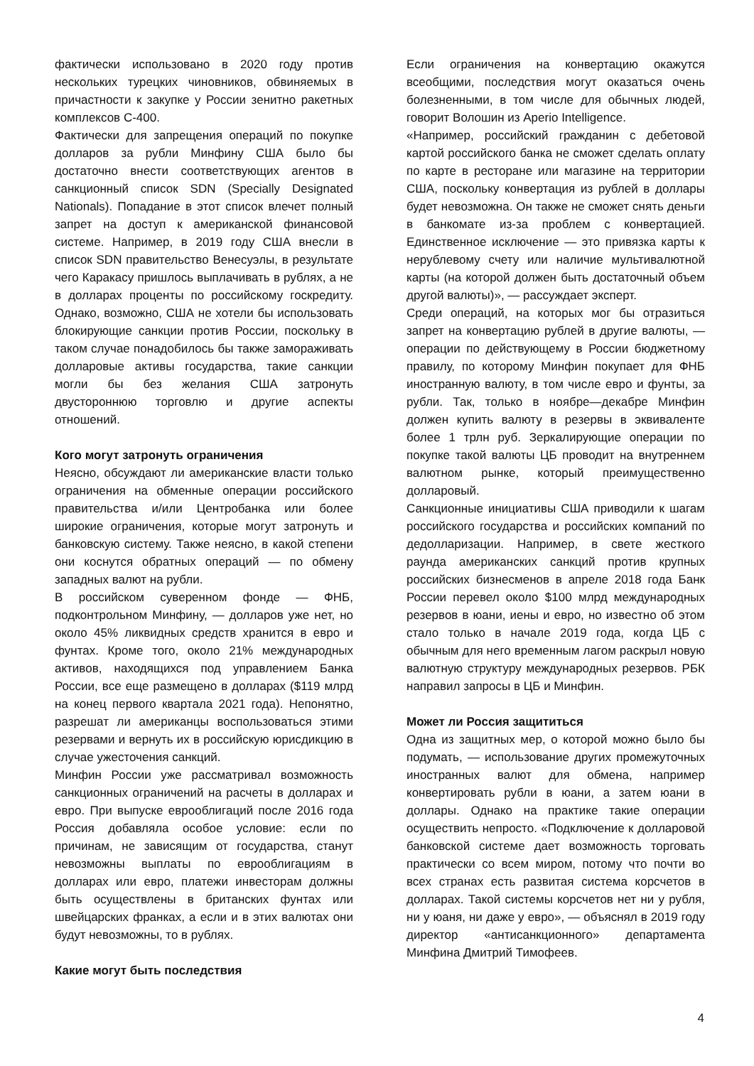фактически использовано в 2020 году против нескольких турецких чиновников, обвиняемых в причастности к закупке у России зенитно ракетных комплексов С-400.
Фактически для запрещения операций по покупке долларов за рубли Минфину США было бы достаточно внести соответствующих агентов в санкционный список SDN (Specially Designated Nationals). Попадание в этот список влечет полный запрет на доступ к американской финансовой системе. Например, в 2019 году США внесли в список SDN правительство Венесуэлы, в результате чего Каракасу пришлось выплачивать в рублях, а не в долларах проценты по российскому госкредиту. Однако, возможно, США не хотели бы использовать блокирующие санкции против России, поскольку в таком случае понадобилось бы также замораживать долларовые активы государства, такие санкции могли бы без желания США затронуть двустороннюю торговлю и другие аспекты отношений.
Кого могут затронуть ограничения
Неясно, обсуждают ли американские власти только ограничения на обменные операции российского правительства и/или Центробанка или более широкие ограничения, которые могут затронуть и банковскую систему. Также неясно, в какой степени они коснутся обратных операций — по обмену западных валют на рубли.
В российском суверенном фонде — ФНБ, подконтрольном Минфину, — долларов уже нет, но около 45% ликвидных средств хранится в евро и фунтах. Кроме того, около 21% международных активов, находящихся под управлением Банка России, все еще размещено в долларах ($119 млрд на конец первого квартала 2021 года). Непонятно, разрешат ли американцы воспользоваться этими резервами и вернуть их в российскую юрисдикцию в случае ужесточения санкций.
Минфин России уже рассматривал возможность санкционных ограничений на расчеты в долларах и евро. При выпуске еврооблигаций после 2016 года Россия добавляла особое условие: если по причинам, не зависящим от государства, станут невозможны выплаты по еврооблигациям в долларах или евро, платежи инвесторам должны быть осуществлены в британских фунтах или швейцарских франках, а если и в этих валютах они будут невозможны, то в рублях.
Какие могут быть последствия
Если ограничения на конвертацию окажутся всеобщими, последствия могут оказаться очень болезненными, в том числе для обычных людей, говорит Волошин из Aperio Intelligence.
«Например, российский гражданин с дебетовой картой российского банка не сможет сделать оплату по карте в ресторане или магазине на территории США, поскольку конвертация из рублей в доллары будет невозможна. Он также не сможет снять деньги в банкомате из-за проблем с конвертацией. Единственное исключение — это привязка карты к нерублевому счету или наличие мультивалютной карты (на которой должен быть достаточный объем другой валюты)», — рассуждает эксперт.
Среди операций, на которых мог бы отразиться запрет на конвертацию рублей в другие валюты, — операции по действующему в России бюджетному правилу, по которому Минфин покупает для ФНБ иностранную валюту, в том числе евро и фунты, за рубли. Так, только в ноябре—декабре Минфин должен купить валюту в резервы в эквиваленте более 1 трлн руб. Зеркалирующие операции по покупке такой валюты ЦБ проводит на внутреннем валютном рынке, который преимущественно долларовый.
Санкционные инициативы США приводили к шагам российского государства и российских компаний по дедолларизации. Например, в свете жесткого раунда американских санкций против крупных российских бизнесменов в апреле 2018 года Банк России перевел около $100 млрд международных резервов в юани, иены и евро, но известно об этом стало только в начале 2019 года, когда ЦБ с обычным для него временным лагом раскрыл новую валютную структуру международных резервов. РБК направил запросы в ЦБ и Минфин.
Может ли Россия защититься
Одна из защитных мер, о которой можно было бы подумать, — использование других промежуточных иностранных валют для обмена, например конвертировать рубли в юани, а затем юани в доллары. Однако на практике такие операции осуществить непросто. «Подключение к долларовой банковской системе дает возможность торговать практически со всем миром, потому что почти во всех странах есть развитая система корсчетов в долларах. Такой системы корсчетов нет ни у рубля, ни у юаня, ни даже у евро», — объяснял в 2019 году директор «антисанкционного» департамента Минфина Дмитрий Тимофеев.
4